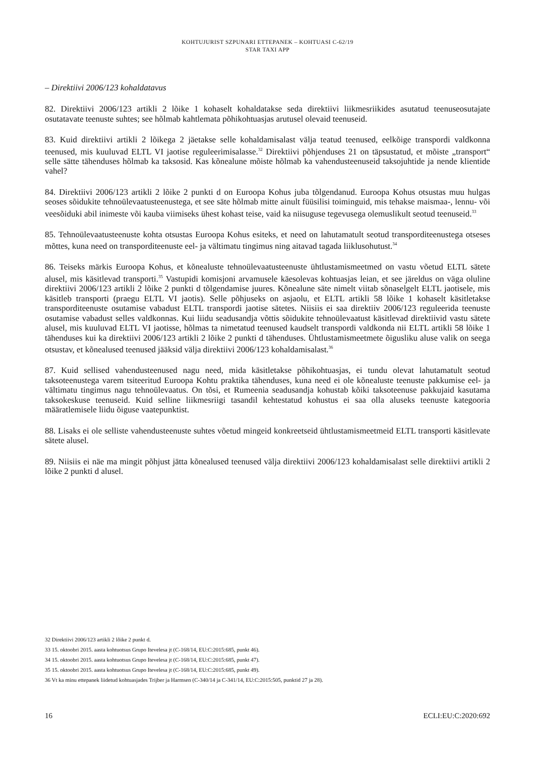KOHTUJURIST SZPUNARI ETTEPANEK – KOHTUASI C-62/19
STAR TAXI APP
– Direktiivi 2006/123 kohaldatavus
82. Direktiivi 2006/123 artikli 2 lõike 1 kohaselt kohaldatakse seda direktiivi liikmesriikides asutatud teenuseosutajate osutatavate teenuste suhtes; see hõlmab kahtlemata põhikohtuasjas arutusel olevaid teenuseid.
83. Kuid direktiivi artikli 2 lõikega 2 jäetakse selle kohaldamisalast välja teatud teenused, eelkõige transpordi valdkonna teenused, mis kuuluvad ELTL VI jaotise reguleerimisalasse.<sup>32</sup> Direktiivi põhjenduses 21 on täpsustatud, et mõiste „transport“ selle sätte tähenduses hõlmab ka taksosid. Kas kõnealune mõiste hõlmab ka vahendusteenuseid taksojuhtide ja nende klientide vahel?
84. Direktiivi 2006/123 artikli 2 lõike 2 punkti d on Euroopa Kohus juba tõlgendanud. Euroopa Kohus otsustas muu hulgas seoses sõidukite tehnoülevaatusteenustega, et see säte hõlmab mitte ainult füüsilisi toiminguid, mis tehakse maismaa-, lennu- või veesõiduki abil inimeste või kauba viimiseks ühest kohast teise, vaid ka niisuguse tegevusega olemuslikult seotud teenuseid.<sup>33</sup>
85. Tehnoülevaatusteenuste kohta otsustas Euroopa Kohus esiteks, et need on lahutamatult seotud transporditeenustega otseses mõttes, kuna need on transporditeenuste eel- ja vältimatu tingimus ning aitavad tagada liiklusohutust.<sup>34</sup>
86. Teiseks märkis Euroopa Kohus, et kõnealuste tehnoülevaatusteenuste ühtlustamismeetmed on vastu võetud ELTL sätete alusel, mis käsitlevad transporti.<sup>35</sup> Vastupidi komisjoni arvamusele käesolevas kohtuasjas leian, et see järeldus on väga oluline direktiivi 2006/123 artikli 2 lõike 2 punkti d tõlgendamise juures. Kõnealune säte nimelt viitab sõnaselgelt ELTL jaotisele, mis käsitleb transporti (praegu ELTL VI jaotis). Selle põhjuseks on asjaolu, et ELTL artikli 58 lõike 1 kohaselt käsitletakse transporditeenuste osutamise vabadust ELTL transpordi jaotise sätetes. Niisiis ei saa direktiiv 2006/123 reguleerida teenuste osutamise vabadust selles valdkonnas. Kui liidu seadusandja võttis sõidukite tehnoülevaatust käsitlevad direktiivid vastu sätete alusel, mis kuuluvad ELTL VI jaotisse, hõlmas ta nimetatud teenused kaudselt transpordi valdkonda nii ELTL artikli 58 lõike 1 tähenduses kui ka direktiivi 2006/123 artikli 2 lõike 2 punkti d tähenduses. Ühtlustamismeetmete õigusliku aluse valik on seega otsustav, et kõnealused teenused jääksid välja direktiivi 2006/123 kohaldamisalast.<sup>36</sup>
87. Kuid sellised vahendusteenused nagu need, mida käsitletakse põhikohtuasjas, ei tundu olevat lahutamatult seotud taksoteenustega varem tsiteeritud Euroopa Kohtu praktika tähenduses, kuna need ei ole kõnealuste teenuste pakkumise eel- ja vältimatu tingimus nagu tehnoülevaatus. On tõsi, et Rumeenia seadusandja kohustab kõiki taksoteenuse pakkujaid kasutama taksokeskuse teenuseid. Kuid selline liikmesriigi tasandil kehtestatud kohustus ei saa olla aluseks teenuste kategooria määratlemisele liidu õiguse vaatepunktist.
88. Lisaks ei ole selliste vahendusteenuste suhtes võetud mingeid konkreetseid ühtlustamismeetmeid ELTL transporti käsitlevate sätete alusel.
89. Niisiis ei näe ma mingit põhjust jätta kõnealused teenused välja direktiivi 2006/123 kohaldamisalast selle direktiivi artikli 2 lõike 2 punkti d alusel.
32 Direktiivi 2006/123 artikli 2 lõike 2 punkt d.
33 15. oktoobri 2015. aasta kohtuotsus Grupo Itevelesa jt (C-168/14, EU:C:2015:685, punkt 46).
34 15. oktoobri 2015. aasta kohtuotsus Grupo Itevelesa jt (C-168/14, EU:C:2015:685, punkt 47).
35 15. oktoobri 2015. aasta kohtuotsus Grupo Itevelesa jt (C-168/14, EU:C:2015:685, punkt 49).
36 Vt ka minu ettepanek liidetud kohtuasjades Trijber ja Harmsen (C-340/14 ja C-341/14, EU:C:2015:505, punktid 27 ja 28).
16 ECLI:EU:C:2020:692